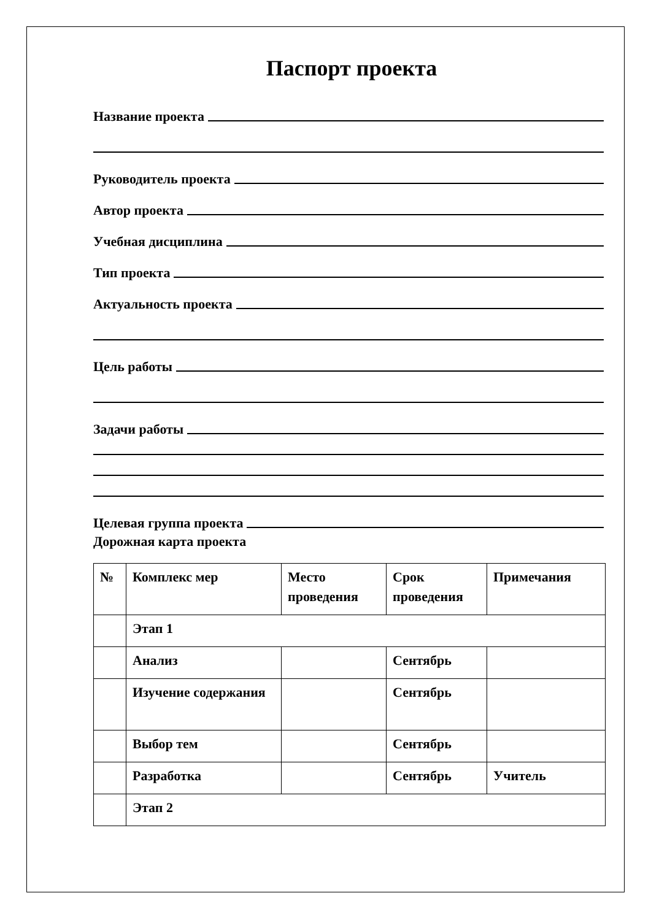Паспорт проекта
Название проекта
Руководитель проекта
Автор проекта
Учебная дисциплина
Тип проекта
Актуальность проекта
Цель работы
Задачи работы
Целевая группа проекта
Дорожная карта проекта
| № | Комплекс мер | Место проведения | Срок проведения | Примечания |
| | Этап 1 | | | |
| | Анализ | | Сентябрь | |
| | Изучение содержания | | Сентябрь | |
| | Выбор тем | | Сентябрь | |
| | Разработка | | Сентябрь | Учитель |
| | Этап 2 | | | |